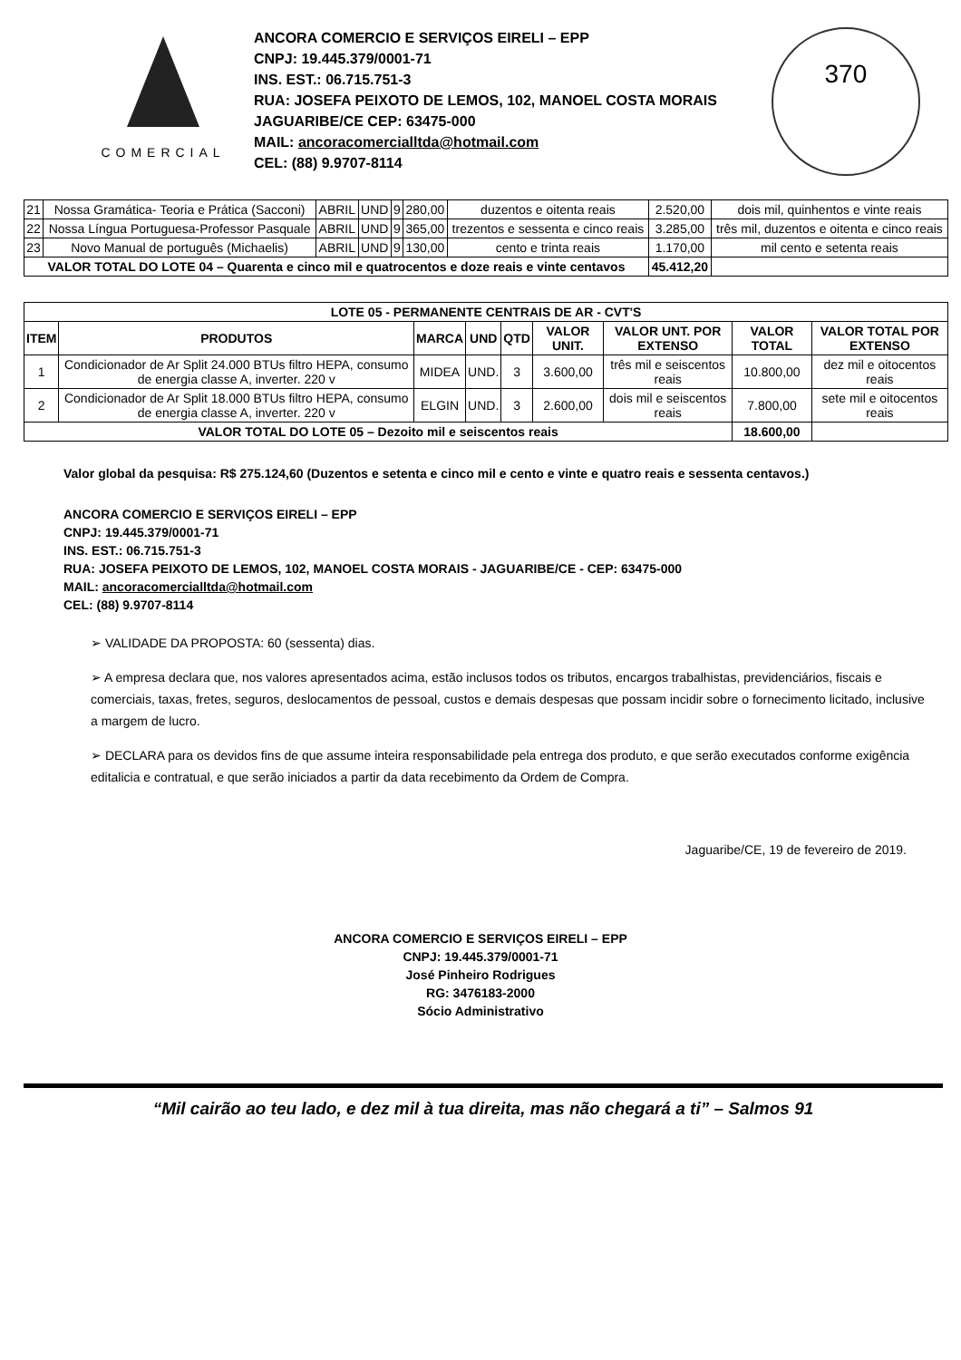COMERCIAL
ANCORA COMERCIO E SERVIÇOS EIRELI – EPP
CNPJ: 19.445.379/0001-71
INS. EST.: 06.715.751-3
RUA: JOSEFA PEIXOTO DE LEMOS, 102, MANOEL COSTA MORAIS
JAGUARIBE/CE CEP: 63475-000
MAIL: ancoracomercialltda@hotmail.com
CEL: (88) 9.9707-8114
370
| 21 | Nossa Gramática- Teoria e Prática (Sacconi) | ABRIL | UND | 9 | 280,00 | duzentos e oitenta reais | 2.520,00 | dois mil, quinhentos e vinte reais |
| 22 | Nossa Língua Portuguesa-Professor Pasquale | ABRIL | UND | 9 | 365,00 | trezentos e sessenta e cinco reais | 3.285,00 | três mil, duzentos e oitenta e cinco reais |
| 23 | Novo Manual de português (Michaelis) | ABRIL | UND | 9 | 130,00 | cento e trinta reais | 1.170,00 | mil cento e setenta reais |
| VALOR TOTAL DO LOTE 04 – Quarenta e cinco mil e quatrocentos e doze reais e vinte centavos | | | | | | | 45.412,20 | |
| LOTE 05 - PERMANENTE CENTRAIS DE AR - CVT'S | | | | | | | | |
| --- | --- | --- | --- | --- | --- | --- | --- | --- |
| ITEM | PRODUTOS | MARCA | UND | QTD | VALOR UNIT. | VALOR UNT. POR EXTENSO | VALOR TOTAL | VALOR TOTAL POR EXTENSO |
| 1 | Condicionador de Ar Split 24.000 BTUs filtro HEPA, consumo de energia classe A, inverter. 220 v | MIDEA | UND. | 3 | 3.600,00 | três mil e seiscentos reais | 10.800,00 | dez mil e oitocentos reais |
| 2 | Condicionador de Ar Split 18.000 BTUs filtro HEPA, consumo de energia classe A, inverter. 220 v | ELGIN | UND. | 3 | 2.600,00 | dois mil e seiscentos reais | 7.800,00 | sete mil e oitocentos reais |
| VALOR TOTAL DO LOTE 05 – Dezoito mil e seiscentos reais | | | | | | | 18.600,00 | |
Valor global da pesquisa: R$ 275.124,60 (Duzentos e setenta e cinco mil e cento e vinte e quatro reais e sessenta centavos.)
ANCORA COMERCIO E SERVIÇOS EIRELI – EPP
CNPJ: 19.445.379/0001-71
INS. EST.: 06.715.751-3
RUA: JOSEFA PEIXOTO DE LEMOS, 102, MANOEL COSTA MORAIS - JAGUARIBE/CE - CEP: 63475-000
MAIL: ancoracomercialltda@hotmail.com
CEL: (88) 9.9707-8114
➢ VALIDADE DA PROPOSTA: 60 (sessenta) dias.
➢ A empresa declara que, nos valores apresentados acima, estão inclusos todos os tributos, encargos trabalhistas, previdenciários, fiscais e comerciais, taxas, fretes, seguros, deslocamentos de pessoal, custos e demais despesas que possam incidir sobre o fornecimento licitado, inclusive a margem de lucro.
➢ DECLARA para os devidos fins de que assume inteira responsabilidade pela entrega dos produto, e que serão executados conforme exigência editalicia e contratual, e que serão iniciados a partir da data recebimento da Ordem de Compra.
Jaguaribe/CE, 19 de fevereiro de 2019.
ANCORA COMERCIO E SERVIÇOS EIRELI – EPP
CNPJ: 19.445.379/0001-71
José Pinheiro Rodrigues
RG: 3476183-2000
Sócio Administrativo
“Mil cairão ao teu lado, e dez mil à tua direita, mas não chegará a ti” – Salmos 91